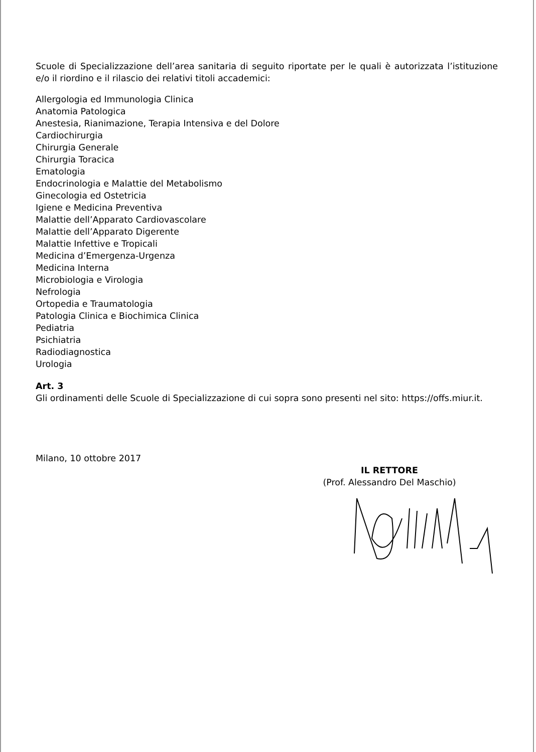Scuole di Specializzazione dell’area sanitaria di seguito riportate per le quali è autorizzata l’istituzione e/o il riordino e il rilascio dei relativi titoli accademici:
Allergologia ed Immunologia Clinica
Anatomia Patologica
Anestesia, Rianimazione, Terapia Intensiva e del Dolore
Cardiochirurgia
Chirurgia Generale
Chirurgia Toracica
Ematologia
Endocrinologia e Malattie del Metabolismo
Ginecologia ed Ostetricia
Igiene e Medicina Preventiva
Malattie dell’Apparato Cardiovascolare
Malattie dell’Apparato Digerente
Malattie Infettive e Tropicali
Medicina d’Emergenza-Urgenza
Medicina Interna
Microbiologia e Virologia
Nefrologia
Ortopedia e Traumatologia
Patologia Clinica e Biochimica Clinica
Pediatria
Psichiatria
Radiodiagnostica
Urologia
Art. 3
Gli ordinamenti delle Scuole di Specializzazione di cui sopra sono presenti nel sito: https://offs.miur.it.
Milano, 10 ottobre 2017
IL RETTORE
(Prof. Alessandro Del Maschio)